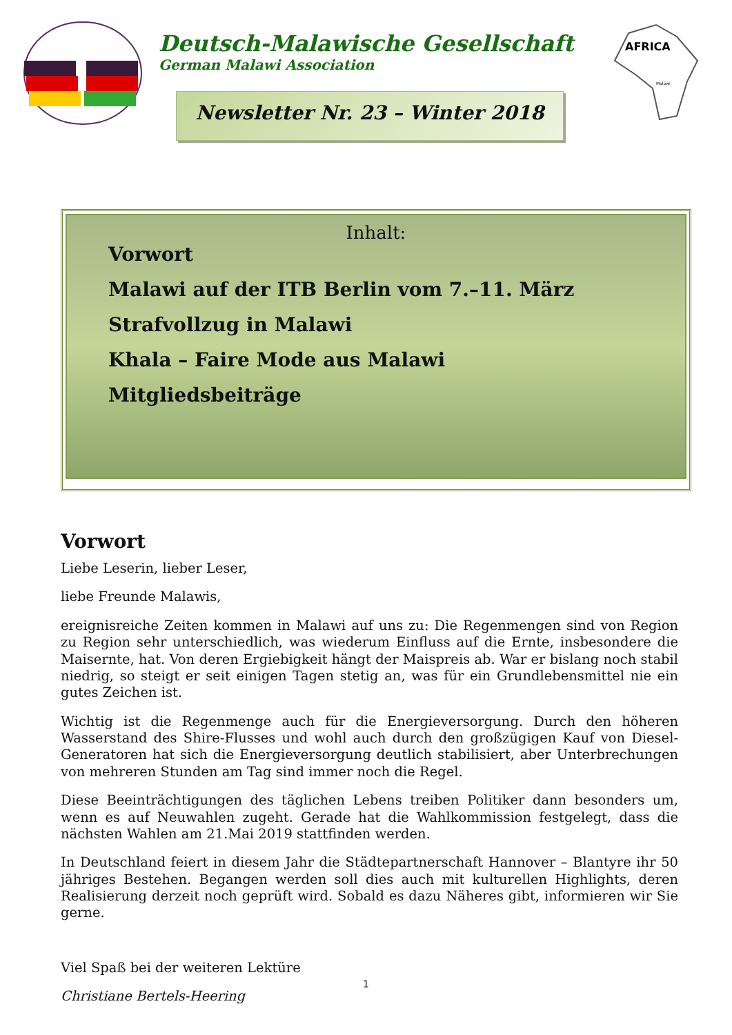Deutsch-Malawische Gesellschaft
German Malawi Association
Newsletter Nr. 23 – Winter 2018
AFRICA
Malawi
Inhalt:
Vorwort
Malawi auf der ITB Berlin vom 7.–11. März
Strafvollzug in Malawi
Khala – Faire Mode aus Malawi
Mitgliedsbeiträge
Vorwort
Liebe Leserin, lieber Leser,
liebe Freunde Malawis,
ereignisreiche Zeiten kommen in Malawi auf uns zu: Die Regenmengen sind von Region zu Region sehr unterschiedlich, was wiederum Einfluss auf die Ernte, insbesondere die Maisernte, hat. Von deren Ergiebigkeit hängt der Maispreis ab. War er bislang noch stabil niedrig, so steigt er seit einigen Tagen stetig an, was für ein Grundlebensmittel nie ein gutes Zeichen ist.
Wichtig ist die Regenmenge auch für die Energieversorgung. Durch den höheren Wasserstand des Shire-Flusses und wohl auch durch den großzügigen Kauf von Diesel-Generatoren hat sich die Energieversorgung deutlich stabilisiert, aber Unterbrechungen von mehreren Stunden am Tag sind immer noch die Regel.
Diese Beeinträchtigungen des täglichen Lebens treiben Politiker dann besonders um, wenn es auf Neuwahlen zugeht. Gerade hat die Wahlkommission festgelegt, dass die nächsten Wahlen am 21.Mai 2019 stattfinden werden.
In Deutschland feiert in diesem Jahr die Städtepartnerschaft Hannover – Blantyre ihr 50 jähriges Bestehen. Begangen werden soll dies auch mit kulturellen Highlights, deren Realisierung derzeit noch geprüft wird. Sobald es dazu Näheres gibt, informieren wir Sie gerne.
Viel Spaß bei der weiteren Lektüre
Christiane Bertels-Heering
1